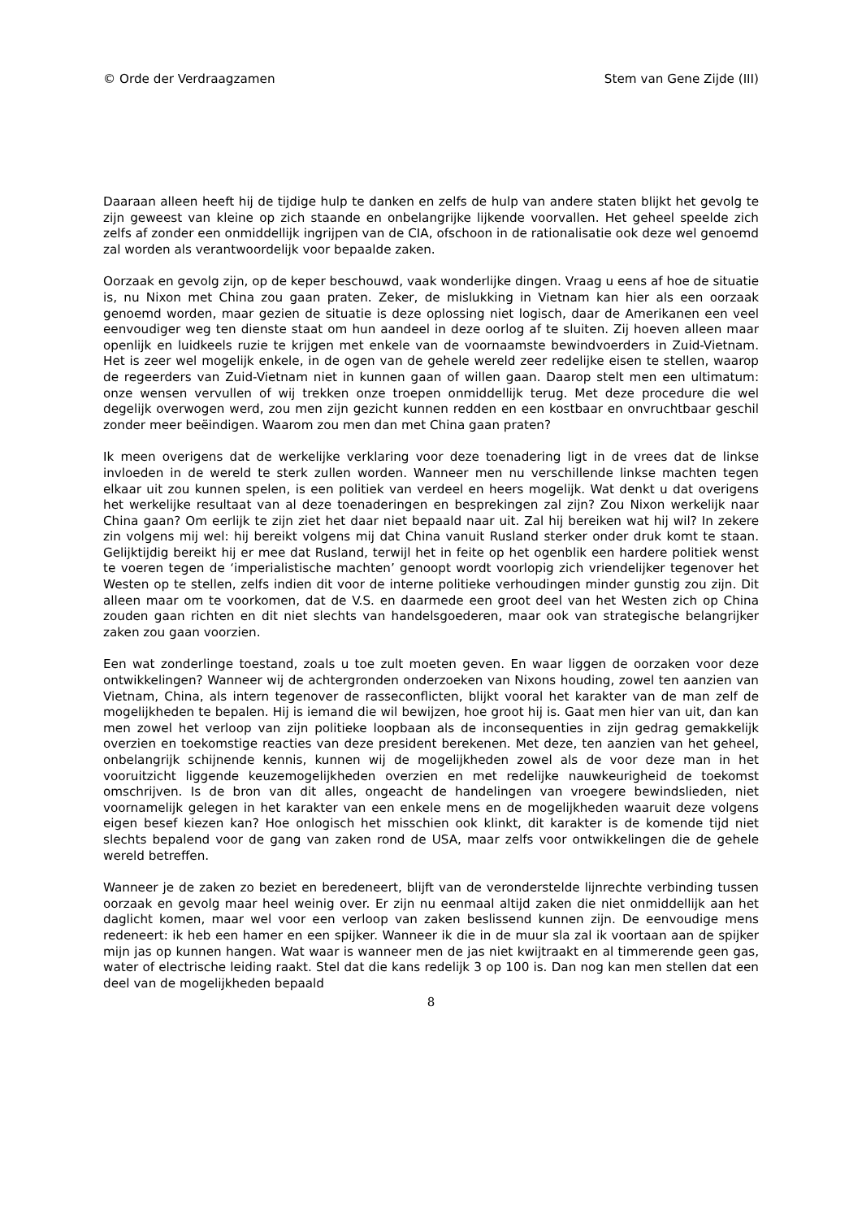© Orde der Verdraagzamen Stem van Gene Zijde (III)
Daaraan alleen heeft hij de tijdige hulp te danken en zelfs de hulp van andere staten blijkt het gevolg te zijn geweest van kleine op zich staande en onbelangrijke lijkende voorvallen. Het geheel speelde zich zelfs af zonder een onmiddellijk ingrijpen van de CIA, ofschoon in de rationalisatie ook deze wel genoemd zal worden als verantwoordelijk voor bepaalde zaken.
Oorzaak en gevolg zijn, op de keper beschouwd, vaak wonderlijke dingen. Vraag u eens af hoe de situatie is, nu Nixon met China zou gaan praten. Zeker, de mislukking in Vietnam kan hier als een oorzaak genoemd worden, maar gezien de situatie is deze oplossing niet logisch, daar de Amerikanen een veel eenvoudiger weg ten dienste staat om hun aandeel in deze oorlog af te sluiten. Zij hoeven alleen maar openlijk en luidkeels ruzie te krijgen met enkele van de voornaamste bewindvoerders in Zuid-Vietnam. Het is zeer wel mogelijk enkele, in de ogen van de gehele wereld zeer redelijke eisen te stellen, waarop de regeerders van Zuid-Vietnam niet in kunnen gaan of willen gaan. Daarop stelt men een ultimatum: onze wensen vervullen of wij trekken onze troepen onmiddellijk terug. Met deze procedure die wel degelijk overwogen werd, zou men zijn gezicht kunnen redden en een kostbaar en onvruchtbaar geschil zonder meer beëindigen. Waarom zou men dan met China gaan praten?
Ik meen overigens dat de werkelijke verklaring voor deze toenadering ligt in de vrees dat de linkse invloeden in de wereld te sterk zullen worden. Wanneer men nu verschillende linkse machten tegen elkaar uit zou kunnen spelen, is een politiek van verdeel en heers mogelijk. Wat denkt u dat overigens het werkelijke resultaat van al deze toenaderingen en besprekingen zal zijn? Zou Nixon werkelijk naar China gaan? Om eerlijk te zijn ziet het daar niet bepaald naar uit. Zal hij bereiken wat hij wil? In zekere zin volgens mij wel: hij bereikt volgens mij dat China vanuit Rusland sterker onder druk komt te staan. Gelijktijdig bereikt hij er mee dat Rusland, terwijl het in feite op het ogenblik een hardere politiek wenst te voeren tegen de ‘imperialistische machten’ genoopt wordt voorlopig zich vriendelijker tegenover het Westen op te stellen, zelfs indien dit voor de interne politieke verhoudingen minder gunstig zou zijn. Dit alleen maar om te voorkomen, dat de V.S. en daarmede een groot deel van het Westen zich op China zouden gaan richten en dit niet slechts van handelsgoederen, maar ook van strategische belangrijker zaken zou gaan voorzien.
Een wat zonderlinge toestand, zoals u toe zult moeten geven. En waar liggen de oorzaken voor deze ontwikkelingen? Wanneer wij de achtergronden onderzoeken van Nixons houding, zowel ten aanzien van Vietnam, China, als intern tegenover de rasseconflicten, blijkt vooral het karakter van de man zelf de mogelijkheden te bepalen. Hij is iemand die wil bewijzen, hoe groot hij is. Gaat men hier van uit, dan kan men zowel het verloop van zijn politieke loopbaan als de inconsequenties in zijn gedrag gemakkelijk overzien en toekomstige reacties van deze president berekenen. Met deze, ten aanzien van het geheel, onbelangrijk schijnende kennis, kunnen wij de mogelijkheden zowel als de voor deze man in het vooruitzicht liggende keuzemogelijkheden overzien en met redelijke nauwkeurigheid de toekomst omschrijven. Is de bron van dit alles, ongeacht de handelingen van vroegere bewindslieden, niet voornamelijk gelegen in het karakter van een enkele mens en de mogelijkheden waaruit deze volgens eigen besef kiezen kan? Hoe onlogisch het misschien ook klinkt, dit karakter is de komende tijd niet slechts bepalend voor de gang van zaken rond de USA, maar zelfs voor ontwikkelingen die de gehele wereld betreffen.
Wanneer je de zaken zo beziet en beredeneert, blijft van de veronderstelde lijnrechte verbinding tussen oorzaak en gevolg maar heel weinig over. Er zijn nu eenmaal altijd zaken die niet onmiddellijk aan het daglicht komen, maar wel voor een verloop van zaken beslissend kunnen zijn. De eenvoudige mens redeneert: ik heb een hamer en een spijker. Wanneer ik die in de muur sla zal ik voortaan aan de spijker mijn jas op kunnen hangen. Wat waar is wanneer men de jas niet kwijtraakt en al timmerende geen gas, water of electrische leiding raakt. Stel dat die kans redelijk 3 op 100 is. Dan nog kan men stellen dat een deel van de mogelijkheden bepaald
8